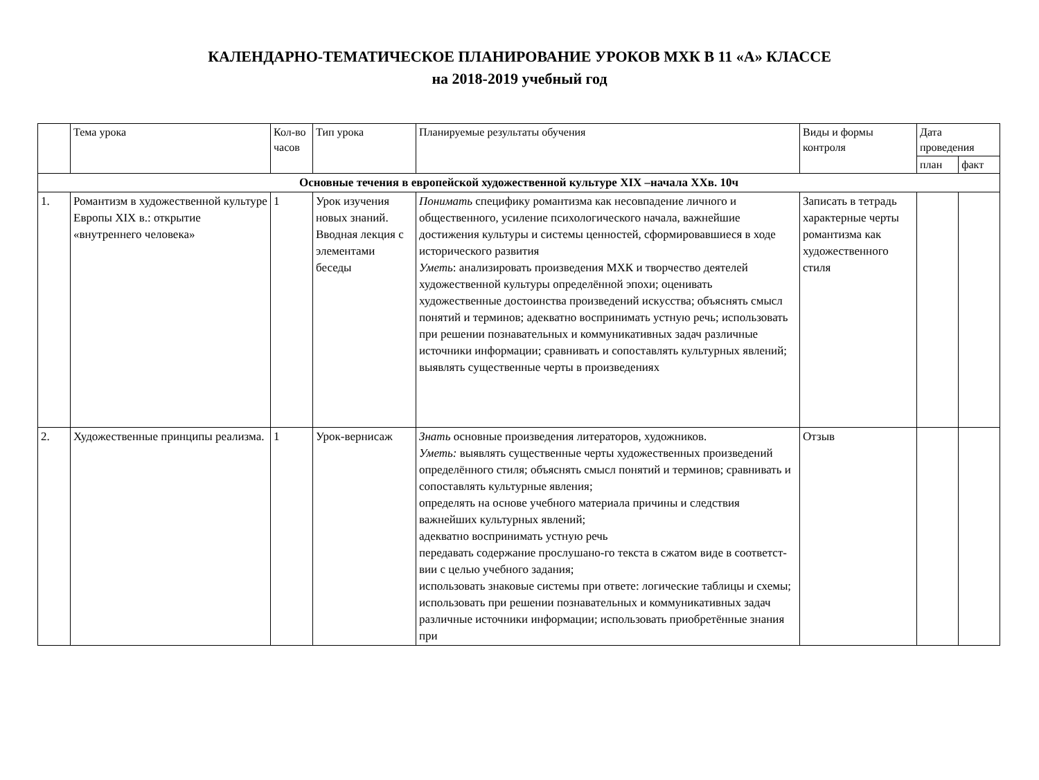КАЛЕНДАРНО-ТЕМАТИЧЕСКОЕ ПЛАНИРОВАНИЕ УРОКОВ МХК В 11 «А» КЛАССЕ
на 2018-2019 учебный год
| | Тема урока | Кол-во часов | Тип урока | Планируемые результаты обучения | Виды и формы контроля | Дата проведения | |
| --- | --- | --- | --- | --- | --- | --- | --- |
| | | | | | | план | факт |
| Основные течения в европейской художественной культуре XIX –начала XXв. 10ч | | | | | | | |
| 1. | Романтизм в художественной культуре Европы XIX в.: открытие «внутреннего человека» | 1 | Урок изучения новых знаний. Вводная лекция с элементами беседы | Понимать специфику романтизма как несовпадение личного и общественного, усиление психологического начала, важнейшие достижения культуры и системы ценностей, сформировавшиеся в ходе исторического развития Уметь : анализировать произведения МХК и творчество деятелей художественной культуры определённой эпохи; оценивать художественные достоинства произведений искусства; объяснять смысл понятий и терминов; адекватно воспринимать устную речь; использовать при решении познавательных и коммуникативных задач различные источники информации; сравнивать и сопоставлять культурных явлений; выявлять существенные черты в произведениях | Записать в тетрадь характерные черты романтизма как художественного стиля | | |
| 2. | Художественные принципы реализма. | 1 | Урок-вернисаж | Знать основные произведения литераторов, художников. Уметь: выявлять существенные черты художественных произведений определённого стиля; объяснять смысл понятий и терминов; сравнивать и сопоставлять культурные явления; определять на основе учебного материала причины и следствия важнейших культурных явлений; адекватно воспринимать устную речь передавать содержание прослушано-го текста в сжатом виде в соответст-вии с целью учебного задания; использовать знаковые системы при ответе: логические таблицы и схемы; использовать при решении познавательных и коммуникативных задач различные источники информации; использовать приобретённые знания при | Отзыв | | |